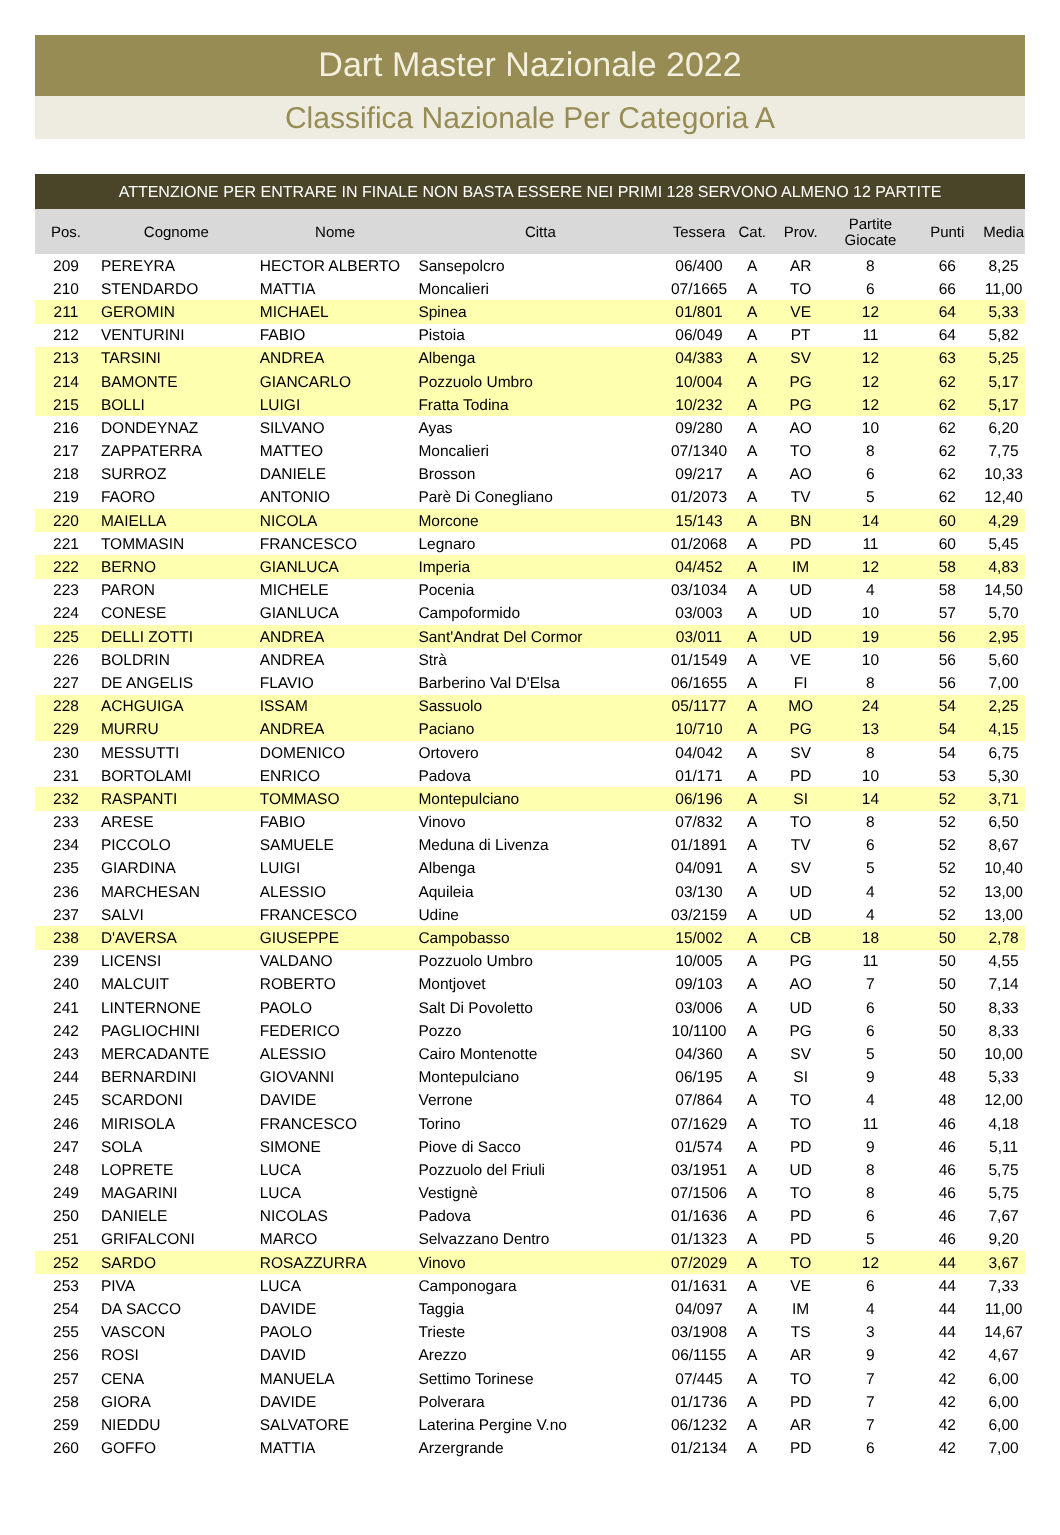Dart Master Nazionale 2022
Classifica Nazionale Per Categoria A
ATTENZIONE PER ENTRARE IN FINALE NON BASTA ESSERE NEI PRIMI 128 SERVONO ALMENO 12 PARTITE
| Pos. | Cognome | Nome | Citta | Tessera | Cat. | Prov. | Partite Giocate | Punti | Media |
| --- | --- | --- | --- | --- | --- | --- | --- | --- | --- |
| 209 | PEREYRA | HECTOR ALBERTO | Sansepolcro | 06/400 | A | AR | 8 | 66 | 8,25 |
| 210 | STENDARDO | MATTIA | Moncalieri | 07/1665 | A | TO | 6 | 66 | 11,00 |
| 211 | GEROMIN | MICHAEL | Spinea | 01/801 | A | VE | 12 | 64 | 5,33 |
| 212 | VENTURINI | FABIO | Pistoia | 06/049 | A | PT | 11 | 64 | 5,82 |
| 213 | TARSINI | ANDREA | Albenga | 04/383 | A | SV | 12 | 63 | 5,25 |
| 214 | BAMONTE | GIANCARLO | Pozzuolo Umbro | 10/004 | A | PG | 12 | 62 | 5,17 |
| 215 | BOLLI | LUIGI | Fratta Todina | 10/232 | A | PG | 12 | 62 | 5,17 |
| 216 | DONDEYNAZ | SILVANO | Ayas | 09/280 | A | AO | 10 | 62 | 6,20 |
| 217 | ZAPPATERRA | MATTEO | Moncalieri | 07/1340 | A | TO | 8 | 62 | 7,75 |
| 218 | SURROZ | DANIELE | Brosson | 09/217 | A | AO | 6 | 62 | 10,33 |
| 219 | FAORO | ANTONIO | Parè Di Conegliano | 01/2073 | A | TV | 5 | 62 | 12,40 |
| 220 | MAIELLA | NICOLA | Morcone | 15/143 | A | BN | 14 | 60 | 4,29 |
| 221 | TOMMASIN | FRANCESCO | Legnaro | 01/2068 | A | PD | 11 | 60 | 5,45 |
| 222 | BERNO | GIANLUCA | Imperia | 04/452 | A | IM | 12 | 58 | 4,83 |
| 223 | PARON | MICHELE | Pocenia | 03/1034 | A | UD | 4 | 58 | 14,50 |
| 224 | CONESE | GIANLUCA | Campoformido | 03/003 | A | UD | 10 | 57 | 5,70 |
| 225 | DELLI ZOTTI | ANDREA | Sant'Andrat Del Cormor | 03/011 | A | UD | 19 | 56 | 2,95 |
| 226 | BOLDRIN | ANDREA | Strà | 01/1549 | A | VE | 10 | 56 | 5,60 |
| 227 | DE ANGELIS | FLAVIO | Barberino Val D'Elsa | 06/1655 | A | FI | 8 | 56 | 7,00 |
| 228 | ACHGUIGA | ISSAM | Sassuolo | 05/1177 | A | MO | 24 | 54 | 2,25 |
| 229 | MURRU | ANDREA | Paciano | 10/710 | A | PG | 13 | 54 | 4,15 |
| 230 | MESSUTTI | DOMENICO | Ortovero | 04/042 | A | SV | 8 | 54 | 6,75 |
| 231 | BORTOLAMI | ENRICO | Padova | 01/171 | A | PD | 10 | 53 | 5,30 |
| 232 | RASPANTI | TOMMASO | Montepulciano | 06/196 | A | SI | 14 | 52 | 3,71 |
| 233 | ARESE | FABIO | Vinovo | 07/832 | A | TO | 8 | 52 | 6,50 |
| 234 | PICCOLO | SAMUELE | Meduna di Livenza | 01/1891 | A | TV | 6 | 52 | 8,67 |
| 235 | GIARDINA | LUIGI | Albenga | 04/091 | A | SV | 5 | 52 | 10,40 |
| 236 | MARCHESAN | ALESSIO | Aquileia | 03/130 | A | UD | 4 | 52 | 13,00 |
| 237 | SALVI | FRANCESCO | Udine | 03/2159 | A | UD | 4 | 52 | 13,00 |
| 238 | D'AVERSA | GIUSEPPE | Campobasso | 15/002 | A | CB | 18 | 50 | 2,78 |
| 239 | LICENSI | VALDANO | Pozzuolo Umbro | 10/005 | A | PG | 11 | 50 | 4,55 |
| 240 | MALCUIT | ROBERTO | Montjovet | 09/103 | A | AO | 7 | 50 | 7,14 |
| 241 | LINTERNONE | PAOLO | Salt Di Povoletto | 03/006 | A | UD | 6 | 50 | 8,33 |
| 242 | PAGLIOCHINI | FEDERICO | Pozzo | 10/1100 | A | PG | 6 | 50 | 8,33 |
| 243 | MERCADANTE | ALESSIO | Cairo Montenotte | 04/360 | A | SV | 5 | 50 | 10,00 |
| 244 | BERNARDINI | GIOVANNI | Montepulciano | 06/195 | A | SI | 9 | 48 | 5,33 |
| 245 | SCARDONI | DAVIDE | Verrone | 07/864 | A | TO | 4 | 48 | 12,00 |
| 246 | MIRISOLA | FRANCESCO | Torino | 07/1629 | A | TO | 11 | 46 | 4,18 |
| 247 | SOLA | SIMONE | Piove di Sacco | 01/574 | A | PD | 9 | 46 | 5,11 |
| 248 | LOPRETE | LUCA | Pozzuolo del Friuli | 03/1951 | A | UD | 8 | 46 | 5,75 |
| 249 | MAGARINI | LUCA | Vestignè | 07/1506 | A | TO | 8 | 46 | 5,75 |
| 250 | DANIELE | NICOLAS | Padova | 01/1636 | A | PD | 6 | 46 | 7,67 |
| 251 | GRIFALCONI | MARCO | Selvazzano Dentro | 01/1323 | A | PD | 5 | 46 | 9,20 |
| 252 | SARDO | ROSAZZURRA | Vinovo | 07/2029 | A | TO | 12 | 44 | 3,67 |
| 253 | PIVA | LUCA | Camponogara | 01/1631 | A | VE | 6 | 44 | 7,33 |
| 254 | DA SACCO | DAVIDE | Taggia | 04/097 | A | IM | 4 | 44 | 11,00 |
| 255 | VASCON | PAOLO | Trieste | 03/1908 | A | TS | 3 | 44 | 14,67 |
| 256 | ROSI | DAVID | Arezzo | 06/1155 | A | AR | 9 | 42 | 4,67 |
| 257 | CENA | MANUELA | Settimo Torinese | 07/445 | A | TO | 7 | 42 | 6,00 |
| 258 | GIORA | DAVIDE | Polverara | 01/1736 | A | PD | 7 | 42 | 6,00 |
| 259 | NIEDDU | SALVATORE | Laterina Pergine V.no | 06/1232 | A | AR | 7 | 42 | 6,00 |
| 260 | GOFFO | MATTIA | Arzergrande | 01/2134 | A | PD | 6 | 42 | 7,00 |